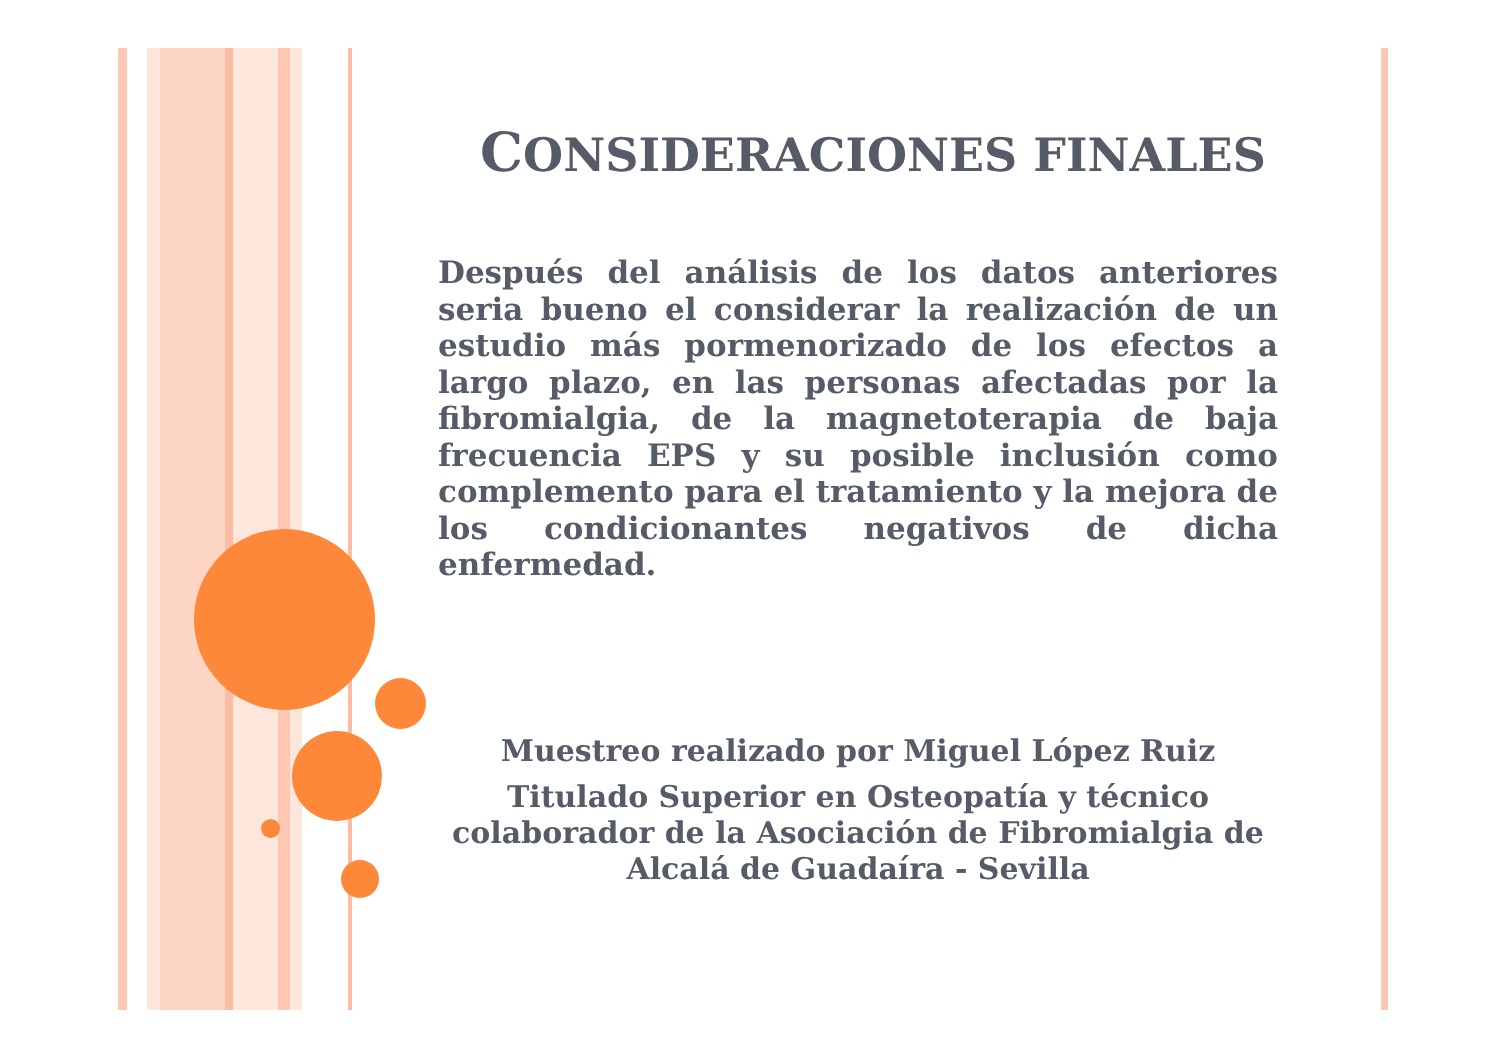CONSIDERACIONES FINALES
Después del análisis de los datos anteriores seria bueno el considerar la realización de un estudio más pormenorizado de los efectos a largo plazo, en las personas afectadas por la fibromialgia, de la magnetoterapia de baja frecuencia EPS y su posible inclusión como complemento para el tratamiento y la mejora de los condicionantes negativos de dicha enfermedad.
Muestreo realizado por Miguel López Ruiz
Titulado Superior en Osteopatía y técnico colaborador de la Asociación de Fibromialgia de Alcalá de Guadaíra - Sevilla